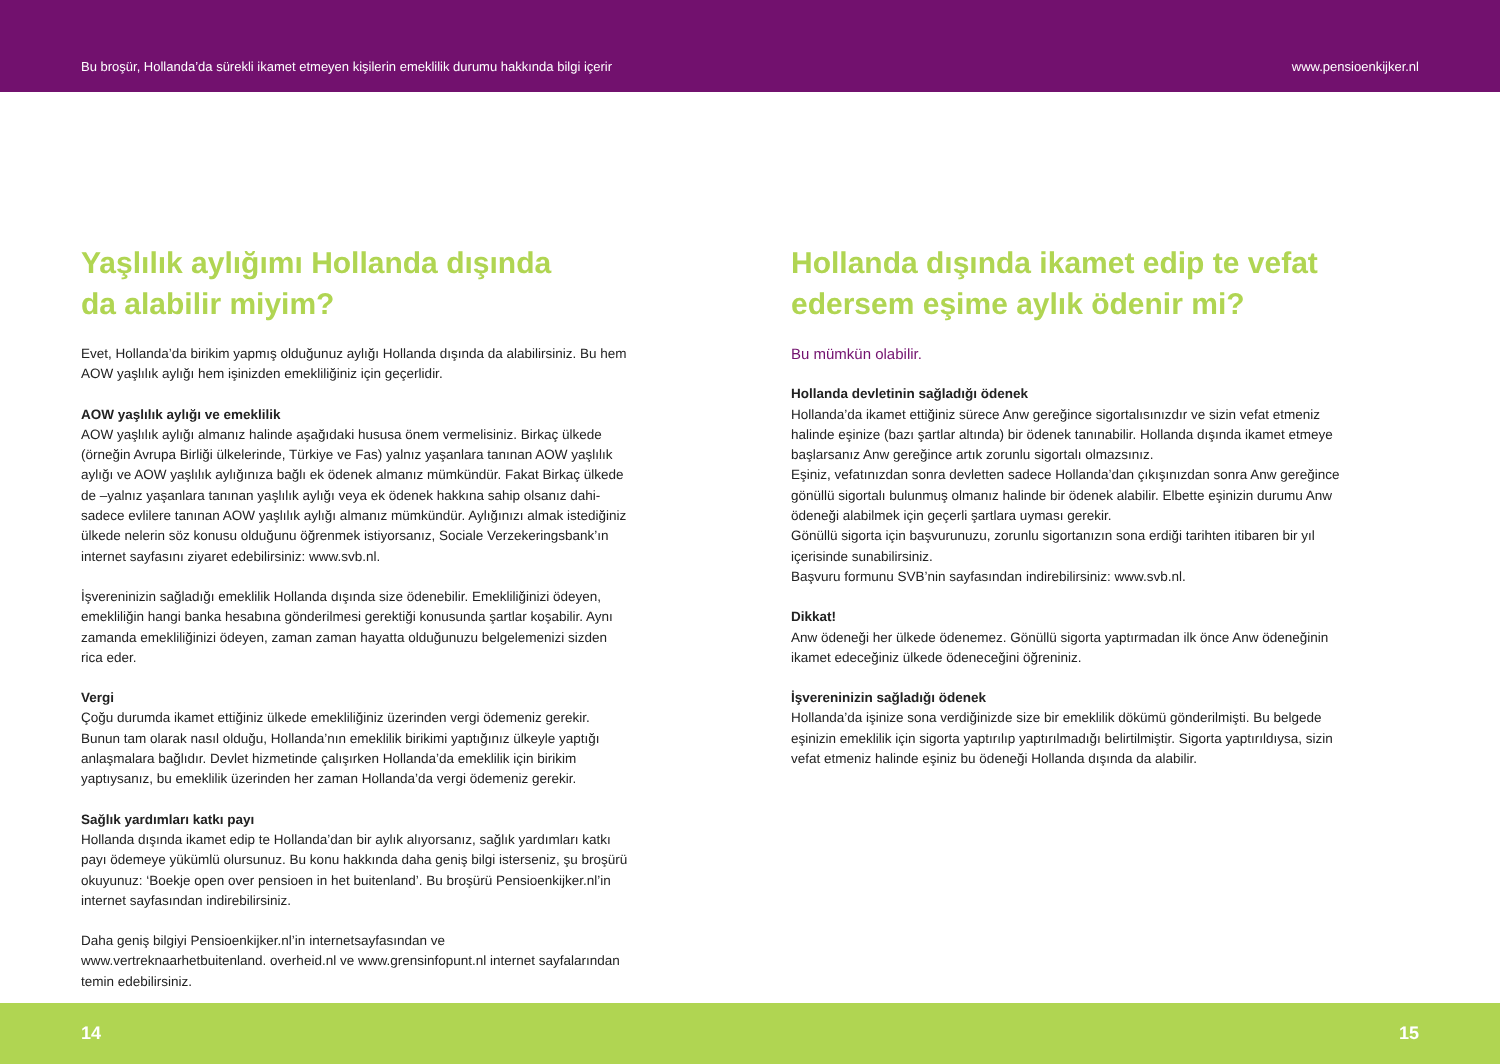Bu broşür, Hollanda’da sürekli ikamet etmeyen kişilerin emeklilik durumu hakkında bilgi içerir www.pensioenkijker.nl
Yaşlılık aylığımı Hollanda dışında
da alabilir miyim?
Evet, Hollanda’da birikim yapmış olduğunuz aylığı Hollanda dışında da alabilirsiniz. Bu hem AOW yaşlılık aylığı hem işinizden emekliliğiniz için geçerlidir.
AOW yaşlılık aylığı ve emeklilik
AOW yaşlılık aylığı almanız halinde aşağıdaki hususa önem vermelisiniz. Birkaç ülkede (örneğin Avrupa Birliği ülkelerinde, Türkiye ve Fas) yalnız yaşanlara tanınan AOW yaşlılık aylığı ve AOW yaşlılık aylığınıza bağlı ek ödenek almanız mümkündür. Fakat Birkaç ülkede de –yalnız yaşanlara tanınan yaşlılık aylığı veya ek ödenek hakkına sahip olsanız dahi- sadece evlilere tanınan AOW yaşlılık aylığı almanız mümkündür. Aylığınızı almak istediğiniz ülkede nelerin söz konusu olduğunu öğrenmek istiyorsanız, Sociale Verzekeringsbank’ın internet sayfasını ziyaret edebilirsiniz: www.svb.nl.
İşvereninizin sağladığı emeklilik Hollanda dışında size ödenebilir. Emekliliğinizi ödeyen, emekliliğin hangi banka hesabına gönderilmesi gerektiği konusunda şartlar koşabilir. Aynı zamanda emekliliğinizi ödeyen, zaman zaman hayatta olduğunuzu belgelemenizi sizden rica eder.
Vergi
Çoğu durumda ikamet ettiğiniz ülkede emekliliğiniz üzerinden vergi ödemeniz gerekir. Bunun tam olarak nasıl olduğu, Hollanda’nın emeklilik birikimi yaptığınız ülkeyle yaptığı anlaşmalara bağlıdır. Devlet hizmetinde çalışırken Hollanda’da emeklilik için birikim yaptıysanız, bu emeklilik üzerinden her zaman Hollanda’da vergi ödemeniz gerekir.
Sağlık yardımları katkı payı
Hollanda dışında ikamet edip te Hollanda’dan bir aylık alıyorsanız, sağlık yardımları katkı payı ödemeye yükümlü olursunuz. Bu konu hakkında daha geniş bilgi isterseniz, şu broşürü okuyunuz: ‘Boekje open over pensioen in het buitenland’. Bu broşürü Pensioenkijker.nl’in internet sayfasından indirebilirsiniz.
Daha geniş bilgiyi Pensioenkijker.nl’in internetsayfasından ve www.vertreknaarhetbuitenland. overheid.nl ve www.grensinfopunt.nl internet sayfalarından temin edebilirsiniz.
Hollanda dışında ikamet edip te vefat edersem eşime aylık ödenir mi?
Bu mümkün olabilir.
Hollanda devletinin sağladığı ödenek
Hollanda’da ikamet ettiğiniz sürece Anw gereğince sigortalısınızdır ve sizin vefat etmeniz halinde eşinize (bazı şartlar altında) bir ödenek tanınabilir. Hollanda dışında ikamet etmeye başlarsanız Anw gereğince artık zorunlu sigortalı olmazsınız.
Eşiniz, vefatınızdan sonra devletten sadece Hollanda’dan çıkışınızdan sonra Anw gereğince gönüllü sigortalı bulunmuş olmanız halinde bir ödenek alabilir. Elbette eşinizin durumu Anw ödeneği alabilmek için geçerli şartlara uyması gerekir.
Gönüllü sigorta için başvurunuzu, zorunlu sigortanızın sona erdiği tarihten itibaren bir yıl içerisinde sunabilirsiniz.
Başvuru formunu SVB’nin sayfasından indirebilirsiniz: www.svb.nl.
Dikkat!
Anw ödeneği her ülkede ödenemez. Gönüllü sigorta yaptırmadan ilk önce Anw ödeneğinin ikamet edeceğiniz ülkede ödeneceğini öğreniniz.
İşvereninizin sağladığı ödenek
Hollanda’da işinize sona verdiğinizde size bir emeklilik dökümü gönderilmişti. Bu belgede eşinizin emeklilik için sigorta yaptırılıp yaptırılmadığı belirtilmiştir. Sigorta yaptırıldıysa, sizin vefat etmeniz halinde eşiniz bu ödeneği Hollanda dışında da alabilir.
14 15